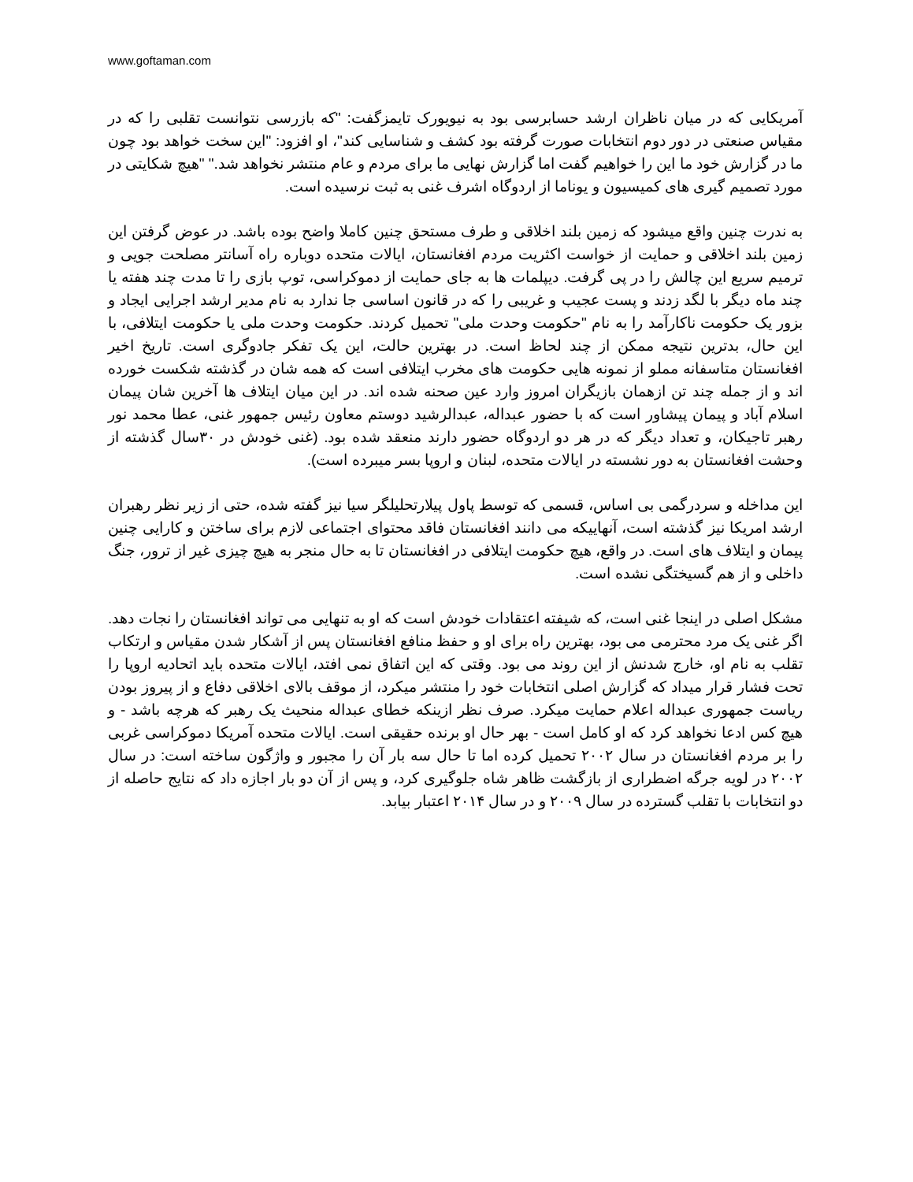www.goftaman.com
آمریکایی که در میان ناظران ارشد حسابرسی بود به نیویورک تایمزگفت: "که بازرسی نتوانست تقلبی را که در مقیاس صنعتی در دور دوم انتخابات صورت گرفته بود کشف و شناسایی کند"، او افزود: "این سخت خواهد بود چون ما در گزارش خود ما این را خواهیم گفت اما گزارش نهایی ما برای مردم و عام منتشر نخواهد شد." "هیچ شکایتی در مورد تصمیم گیری های کمیسیون و یوناما از اردوگاه اشرف غنی به ثبت نرسیده است.
به ندرت چنین واقع میشود که زمین بلند اخلاقی و طرف مستحق چنین کاملا واضح بوده باشد. در عوض گرفتن این زمین بلند اخلاقی و حمایت از خواست اکثریت مردم افغانستان، ایالات متحده دوباره راه آسانتر مصلحت جویی و ترمیم سریع این چالش را در پی گرفت. دیپلمات ها به جای حمایت از دموکراسی، توپ بازی را تا مدت چند هفته یا چند ماه دیگر با لگد زدند و پست عجیب و غریبی را که در قانون اساسی جا ندارد به نام مدیر ارشد اجرایی ایجاد و بزور یک حکومت ناکارآمد را به نام "حکومت وحدت ملی" تحمیل کردند. حکومت وحدت ملی یا حکومت ایتلافی، با این حال، بدترین نتیجه ممکن از چند لحاظ است. در بهترین حالت، این یک تفکر جادوگری است. تاریخ اخیر افغانستان متاسفانه مملو از نمونه هایی حکومت های مخرب ایتلافی است که همه شان در گذشته شکست خورده اند و از جمله چند تن ازهمان بازیگران امروز وارد عین صحنه شده اند. در این میان ایتلاف ها آخرین شان پیمان اسلام آباد و پیمان پیشاور است که با حضور عبداله، عبدالرشید دوستم معاون رئیس جمهور غنی، عطا محمد نور رهبر تاجیکان، و تعداد دیگر که در هر دو اردوگاه حضور دارند منعقد شده بود. (غنی خودش در ۳۰سال گذشته از وحشت افغانستان به دور نشسته در ایالات متحده، لبنان و اروپا بسر میبرده است).
این مداخله و سردرگمی بی اساس، قسمی که توسط پاول پیلارتحلیلگر سیا نیز گفته شده، حتی از زیر نظر رهبران ارشد امریکا نیز گذشته است، آنهاییکه می دانند افغانستان فاقد محتوای اجتماعی لازم برای ساختن و کارایی چنین پیمان و ایتلاف های است. در واقع، هیچ حکومت ایتلافی در افغانستان تا به حال منجر به هیچ چیزی غیر از ترور، جنگ داخلی و از هم گسیختگی نشده است.
مشکل اصلی در اینجا غنی است، که شیفته اعتقادات خودش است که او به تنهایی می تواند افغانستان را نجات دهد. اگر غنی یک مرد محترمی می بود، بهترین راه برای او و حفظ منافع افغانستان پس از آشکار شدن مقیاس و ارتکاب تقلب به نام او، خارج شدنش از این روند می بود. وقتی که این اتفاق نمی افتد، ایالات متحده باید اتحادیه اروپا را تحت فشار قرار میداد که گزارش اصلی انتخابات خود را منتشر میکرد، از موقف بالای اخلاقی دفاع و از پیروز بودن ریاست جمهوری عبداله اعلام حمایت میکرد. صرف نظر ازینکه خطای عبداله منحیث یک رهبر که هرچه باشد - و هیچ کس ادعا نخواهد کرد که او کامل است - بهر حال او برنده حقیقی است. ایالات متحده آمریکا دموکراسی غربی را بر مردم افغانستان در سال ۲۰۰۲ تحمیل کرده اما تا حال سه بار آن را مجبور و واژگون ساخته است: در سال ۲۰۰۲ در لویه جرگه اضطراری از بازگشت ظاهر شاه جلوگیری کرد، و پس از آن دو بار اجازه داد که نتایج حاصله از دو انتخابات با تقلب گسترده در سال ۲۰۰۹ و در سال ۲۰۱۴ اعتبار بیابد.